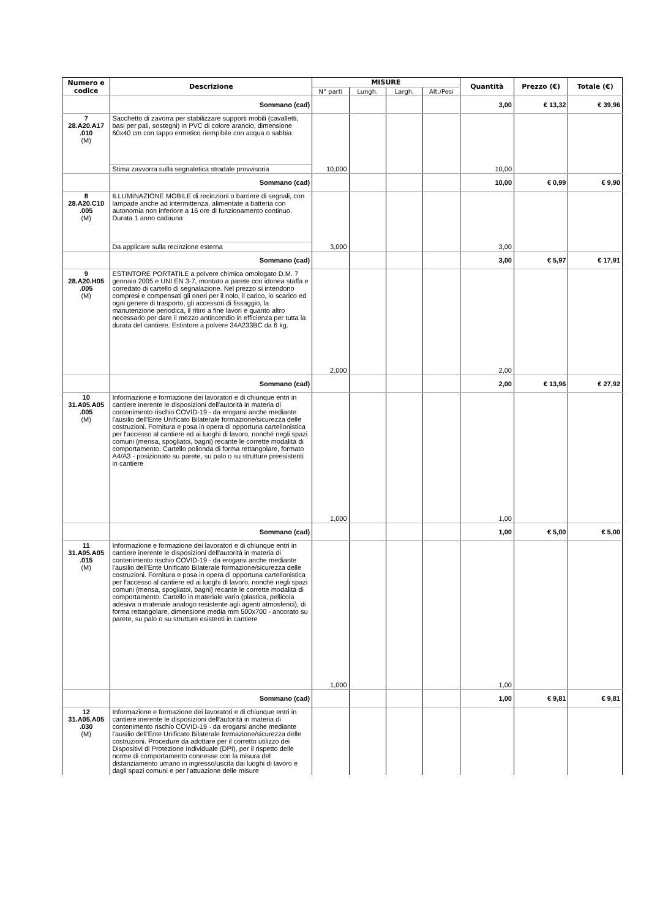| Numero e codice | Descrizione | MISURE | | | | Quantità | Prezzo (€) | Totale (€) |
| --- | --- | --- | --- | --- | --- | --- | --- | --- |
| | | N° parti | Lungh. | Largh. | Alt./Pesi | | | |
| | Sommano (cad) | | | | | 3,00 | € 13,32 | € 39,96 |
| 7 28.A20.A17 .010 (M) | Sacchetto di zavorra per stabilizzare supporti mobili (cavalletti, basi per pali, sostegni) in PVC di colore arancio, dimensione 60x40 cm con tappo ermetico riempibile con acqua o sabbia | 10,000 | | | | 10,00 | | |
| | Stima zavvorra sulla segnaletica stradale provvisoria | | | | | | | |
| | Sommano (cad) | | | | | 10,00 | € 0,99 | € 9,90 |
| 8 28.A20.C10 .005 (M) | ILLUMINAZIONE MOBILE di recinzioni o barriere di segnali, con lampade anche ad intermittenza, alimentate a batteria con autonomia non inferiore a 16 ore di funzionamento continuo. Durata 1 anno cadauna | 3,000 | | | | 3,00 | | |
| | Da applicare sulla recinzione esterna | | | | | | | |
| | Sommano (cad) | | | | | 3,00 | € 5,97 | € 17,91 |
| 9 28.A20.H05 .005 (M) | ESTINTORE PORTATILE a polvere chimica omologato D.M. 7 gennaio 2005 e UNI EN 3-7, montato a parete con idonea staffa e corredato di cartello di segnalazione. Nel prezzo si intendono compresi e compensati gli oneri per il nolo, il carico, lo scarico ed ogni genere di trasporto, gli accessori di fissaggio, la manutenzione periodica, il ritiro a fine lavori e quanto altro necessario per dare il mezzo antincendio in efficienza per tutta la durata del cantiere. Estintore a polvere 34A233BC da 6 kg. | 2,000 | | | | 2,00 | | |
| | Sommano (cad) | | | | | 2,00 | € 13,96 | € 27,92 |
| 10 31.A05.A05 .005 (M) | Informazione e formazione dei lavoratori e di chiunque entri in cantiere inerente le disposizioni dell'autorità in materia di contenimento rischio COVID-19 - da erogarsi anche mediante l'ausilio dell'Ente Unificato Bilaterale formazione/sicurezza delle costruzioni. Fornitura e posa in opera di opportuna cartellonistica per l'accesso al cantiere ed ai luoghi di lavoro, nonché negli spazi comuni (mensa, spogliatoi, bagni) recante le corrette modalità di comportamento. Cartello polionda di forma rettangolare, formato A4/A3 - posizionato su parete, su palo o su strutture preesistenti in cantiere | 1,000 | | | | 1,00 | | |
| | Sommano (cad) | | | | | 1,00 | € 5,00 | € 5,00 |
| 11 31.A05.A05 .015 (M) | Informazione e formazione dei lavoratori e di chiunque entri in cantiere inerente le disposizioni dell'autorità in materia di contenimento rischio COVID-19 - da erogarsi anche mediante l'ausilio dell'Ente Unificato Bilaterale formazione/sicurezza delle costruzioni. Fornitura e posa in opera di opportuna cartellonistica per l'accesso al cantiere ed ai luoghi di lavoro, nonché negli spazi comuni (mensa, spogliatoi, bagni) recante le corrette modalità di comportamento. Cartello in materiale vario (plastica, pellicola adesiva o materiale analogo resistente agli agenti atmosferici), di forma rettangolare, dimensione media mm 500x700 - ancorato su parete, su palo o su strutture esistenti in cantiere | 1,000 | | | | 1,00 | | |
| | Sommano (cad) | | | | | 1,00 | € 9,81 | € 9,81 |
| 12 31.A05.A05 .030 (M) | Informazione e formazione dei lavoratori e di chiunque entri in cantiere inerente le disposizioni dell'autorità in materia di contenimento rischio COVID-19 - da erogarsi anche mediante l'ausilio dell'Ente Unificato Bilaterale formazione/sicurezza delle costruzioni. Procedure da adottare per il corretto utilizzo dei Dispositivi di Protezione Individuale (DPI), per il rispetto delle norme di comportamento connesse con la misura del distanziamento umano in ingresso/uscita dai luoghi di lavoro e dagli spazi comuni e per l'attuazione delle misure | | | | | | | |